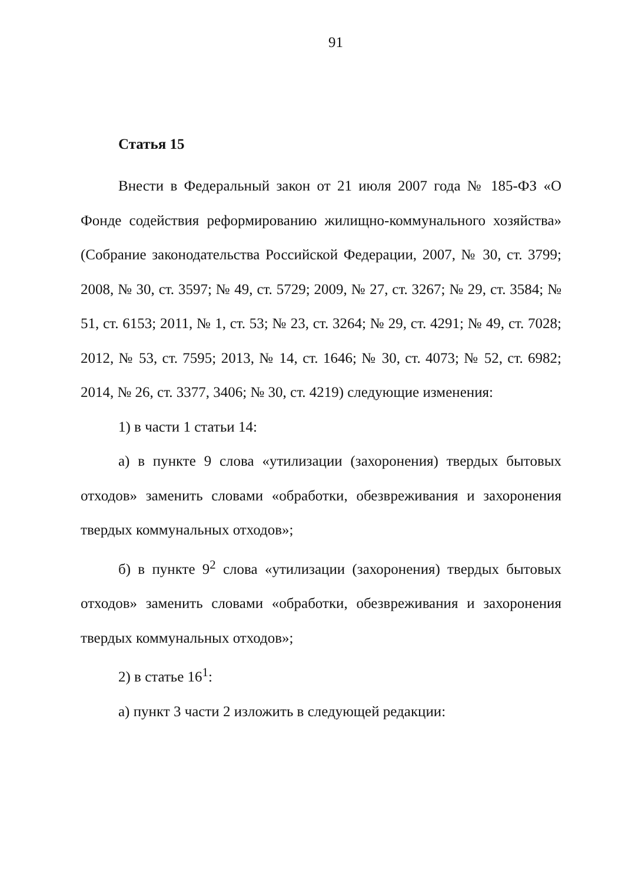91
Статья 15
Внести в Федеральный закон от 21 июля 2007 года № 185-ФЗ «О Фонде содействия реформированию жилищно-коммунального хозяйства» (Собрание законодательства Российской Федерации, 2007, № 30, ст. 3799; 2008, № 30, ст. 3597; № 49, ст. 5729; 2009, № 27, ст. 3267; № 29, ст. 3584; № 51, ст. 6153; 2011, № 1, ст. 53; № 23, ст. 3264; № 29, ст. 4291; № 49, ст. 7028; 2012, № 53, ст. 7595; 2013, № 14, ст. 1646; № 30, ст. 4073; № 52, ст. 6982; 2014, № 26, ст. 3377, 3406; № 30, ст. 4219) следующие изменения:
1) в части 1 статьи 14:
а) в пункте 9 слова «утилизации (захоронения) твердых бытовых отходов» заменить словами «обработки, обезвреживания и захоронения твердых коммунальных отходов»;
б) в пункте 9<sup>2</sup> слова «утилизации (захоронения) твердых бытовых отходов» заменить словами «обработки, обезвреживания и захоронения твердых коммунальных отходов»;
2) в статье 16<sup>1</sup>:
а) пункт 3 части 2 изложить в следующей редакции: